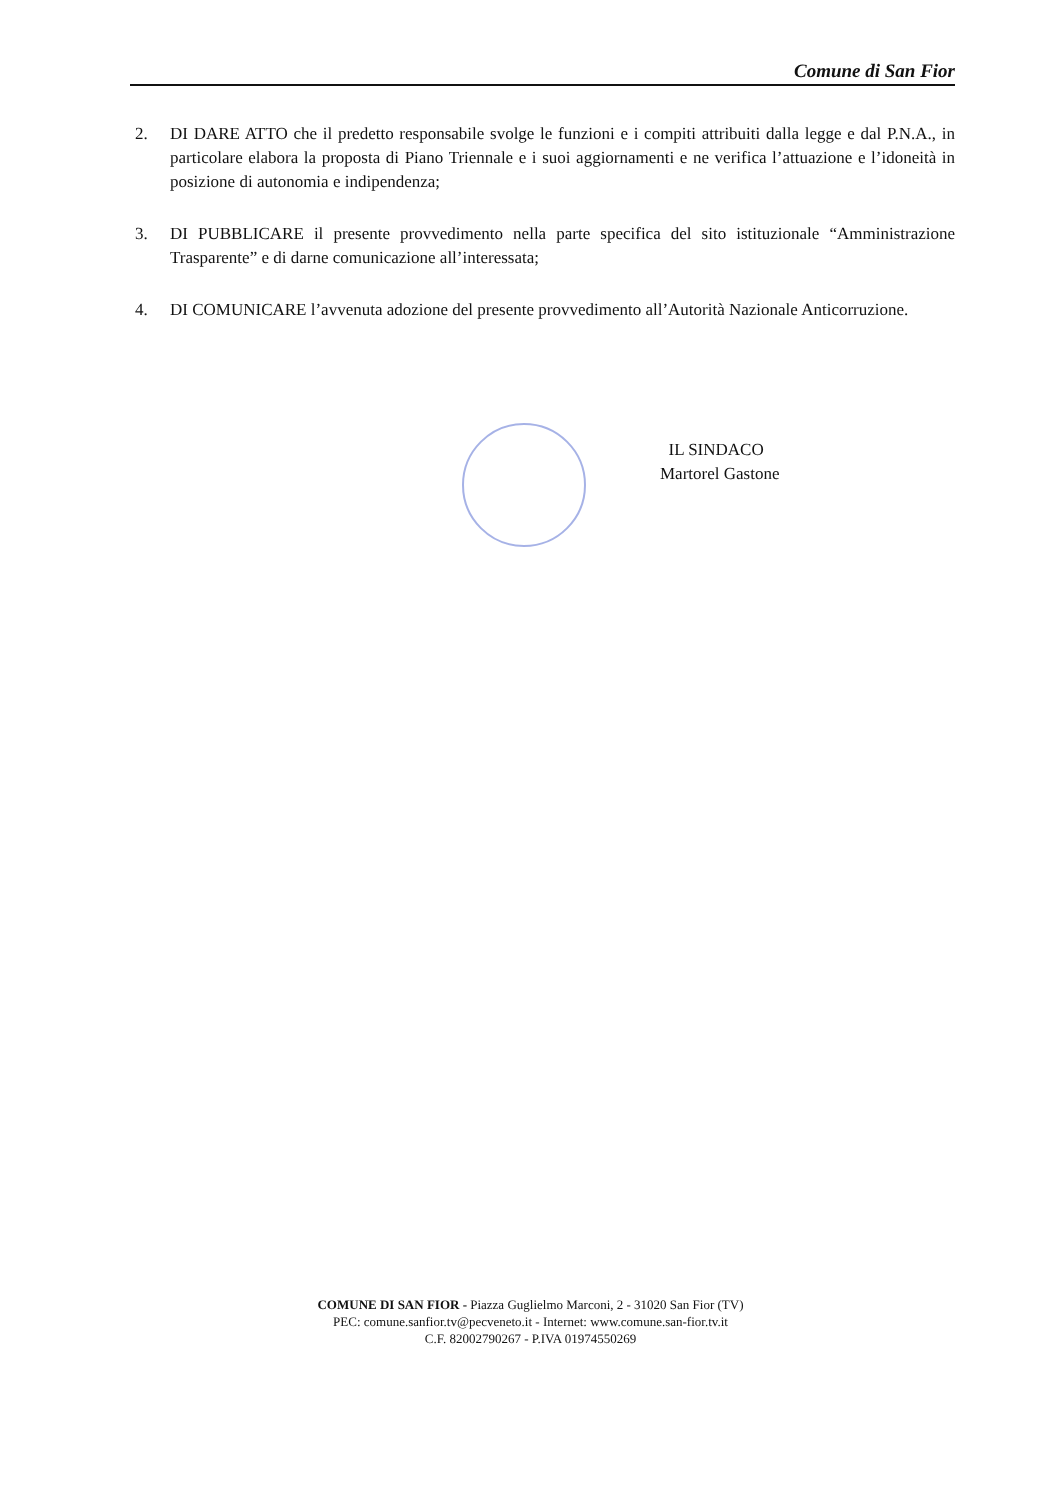Comune di San Fior
2. DI DARE ATTO che il predetto responsabile svolge le funzioni e i compiti attribuiti dalla legge e dal P.N.A., in particolare elabora la proposta di Piano Triennale e i suoi aggiornamenti e ne verifica l’attuazione e l’idoneità in posizione di autonomia e indipendenza;
3. DI PUBBLICARE il presente provvedimento nella parte specifica del sito istituzionale “Amministrazione Trasparente” e di darne comunicazione all’interessata;
4. DI COMUNICARE l’avvenuta adozione del presente provvedimento all’Autorità Nazionale Anticorruzione.
IL SINDACO
Martorel Gastone
COMUNE DI SAN FIOR - Piazza Guglielmo Marconi, 2 - 31020 San Fior (TV)
PEC: comune.sanfior.tv@pecveneto.it - Internet: www.comune.san-fior.tv.it
C.F. 82002790267 - P.IVA 01974550269